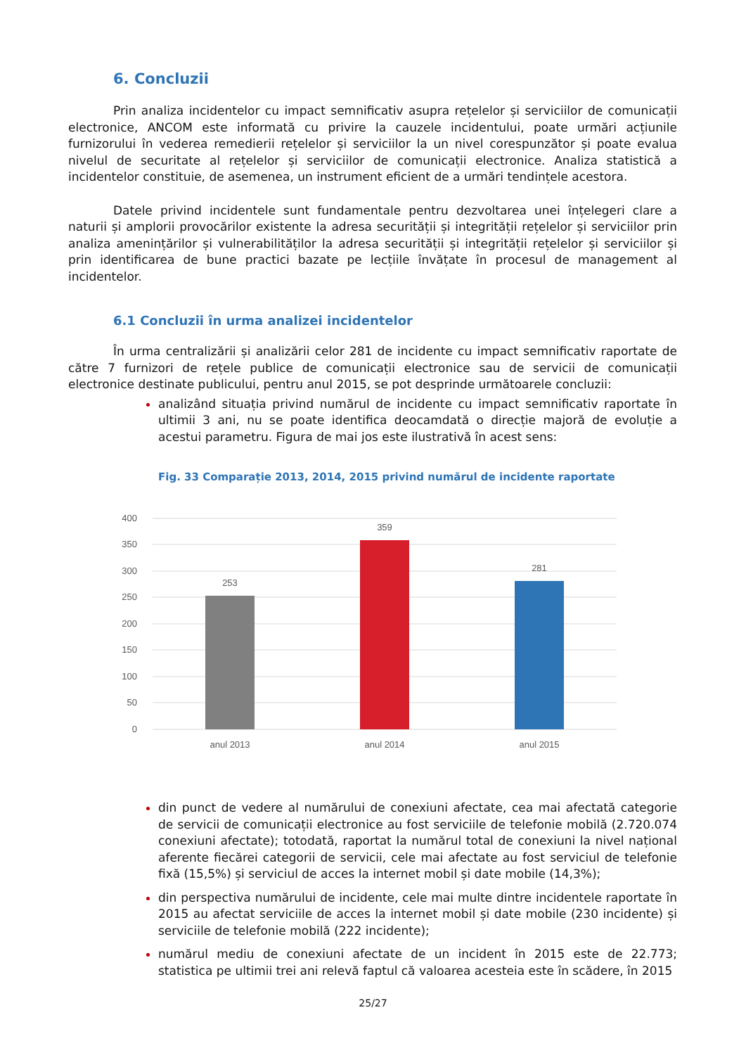6. Concluzii
Prin analiza incidentelor cu impact semnificativ asupra rețelelor și serviciilor de comunicații electronice, ANCOM este informată cu privire la cauzele incidentului, poate urmări acțiunile furnizorului în vederea remedierii rețelelor și serviciilor la un nivel corespunzător și poate evalua nivelul de securitate al rețelelor și serviciilor de comunicații electronice. Analiza statistică a incidentelor constituie, de asemenea, un instrument eficient de a urmări tendințele acestora.
Datele privind incidentele sunt fundamentale pentru dezvoltarea unei înțelegeri clare a naturii și amplorii provocărilor existente la adresa securității și integrității rețelelor și serviciilor prin analiza amenințărilor și vulnerabilităților la adresa securității și integrității rețelelor și serviciilor și prin identificarea de bune practici bazate pe lecțiile învățate în procesul de management al incidentelor.
6.1 Concluzii în urma analizei incidentelor
În urma centralizării și analizării celor 281 de incidente cu impact semnificativ raportate de către 7 furnizori de rețele publice de comunicații electronice sau de servicii de comunicații electronice destinate publicului, pentru anul 2015, se pot desprinde următoarele concluzii:
analizând situația privind numărul de incidente cu impact semnificativ raportate în ultimii 3 ani, nu se poate identifica deocamdată o direcție majoră de evoluție a acestui parametru. Figura de mai jos este ilustrativă în acest sens:
Fig. 33 Comparație 2013, 2014, 2015 privind numărul de incidente raportate
400
350
300
250
200
150
100
50
0
253
359
281
anul 2013
anul 2014
anul 2015
din punct de vedere al numărului de conexiuni afectate, cea mai afectată categorie de servicii de comunicații electronice au fost serviciile de telefonie mobilă (2.720.074 conexiuni afectate); totodată, raportat la numărul total de conexiuni la nivel național aferente fiecărei categorii de servicii, cele mai afectate au fost serviciul de telefonie fixă (15,5%) și serviciul de acces la internet mobil și date mobile (14,3%);
din perspectiva numărului de incidente, cele mai multe dintre incidentele raportate în 2015 au afectat serviciile de acces la internet mobil și date mobile (230 incidente) și serviciile de telefonie mobilă (222 incidente);
numărul mediu de conexiuni afectate de un incident în 2015 este de 22.773; statistica pe ultimii trei ani relevă faptul că valoarea acesteia este în scădere, în 2015
25/27